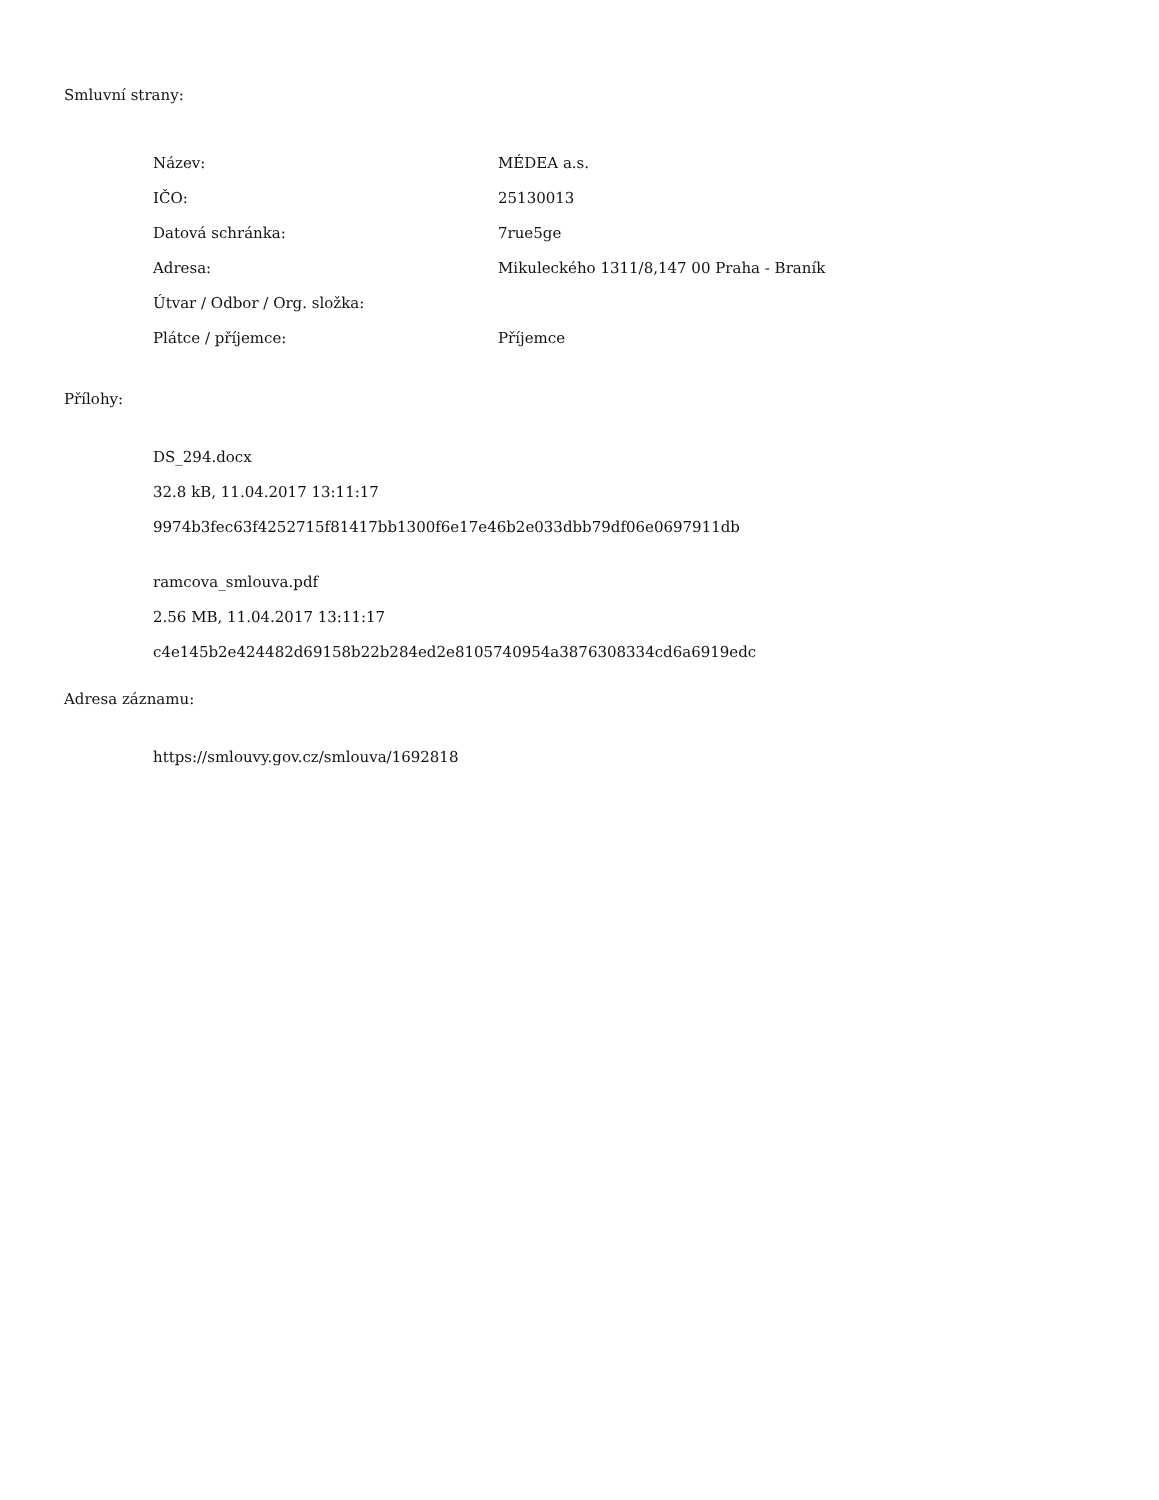Smluvní strany:
| Název: | MÉDEA a.s. |
| IČO: | 25130013 |
| Datová schránka: | 7rue5ge |
| Adresa: | Mikuleckého 1311/8,147 00 Praha - Braník |
| Útvar / Odbor / Org. složka: | |
| Plátce / příjemce: | Příjemce |
Přílohy:
DS_294.docx
32.8 kB, 11.04.2017 13:11:17
9974b3fec63f4252715f81417bb1300f6e17e46b2e033dbb79df06e0697911db
ramcova_smlouva.pdf
2.56 MB, 11.04.2017 13:11:17
c4e145b2e424482d69158b22b284ed2e8105740954a3876308334cd6a6919edc
Adresa záznamu:
https://smlouvy.gov.cz/smlouva/1692818